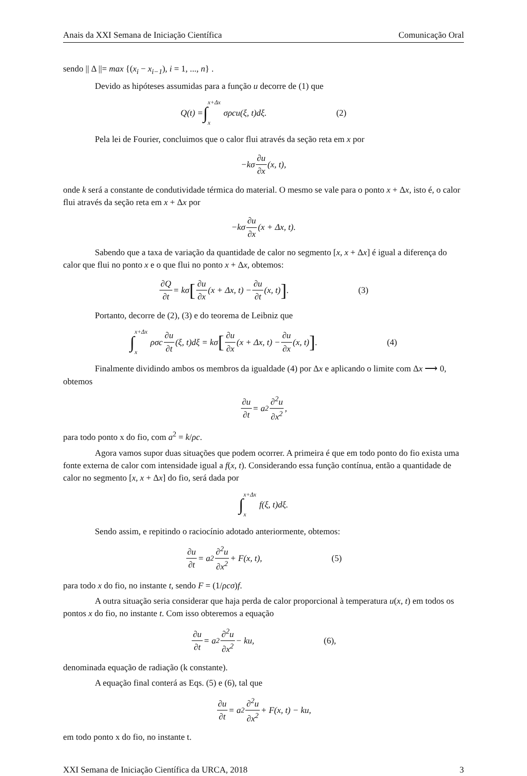Anais da XXI Semana de Iniciação Científica Comunicação Oral
sendo || Δ ||= max {(x<sub>i</sub> − x<sub>i−1</sub>), i = 1, ..., n} .
Devido as hipóteses assumidas para a função u decorre de (1) que
Q(t) = ∫ x+Δx x σρcu(ξ, t)dξ. (2)
Pela lei de Fourier, concluimos que o calor flui através da seção reta em x por
−kσ ∂u ∂x (x, t),
onde k será a constante de condutividade térmica do material. O mesmo se vale para o ponto x + Δx, isto é, o calor flui através da seção reta em x + Δx por
−kσ ∂u ∂x (x + Δx, t).
Sabendo que a taxa de variação da quantidade de calor no segmento [x, x + Δx] é igual a diferença do calor que flui no ponto x e o que flui no ponto x + Δx, obtemos:
∂Q ∂t = kσ [∂u ∂x (x + Δx, t) − ∂u ∂t (x, t)]. (3)
Portanto, decorre de (2), (3) e do teorema de Leibniz que
∫ x+Δx x ρσc ∂u ∂t (ξ, t)dξ = kσ [∂u ∂x (x + Δx, t) − ∂u ∂x (x, t)]. (4)
Finalmente dividindo ambos os membros da igualdade (4) por Δx e aplicando o limite com Δx ⟶ 0, obtemos
∂u ∂t = a<sup>2</sup> ∂<sup>2</sup>u ∂x<sup>2</sup>,
para todo ponto x do fio, com a<sup>2</sup> = k/ρc.
Agora vamos supor duas situações que podem ocorrer. A primeira é que em todo ponto do fio exista uma fonte externa de calor com intensidade igual a f(x, t). Considerando essa função contínua, então a quantidade de calor no segmento [x, x + Δx] do fio, será dada por
∫ x+Δx x f(ξ, t)dξ.
Sendo assim, e repitindo o raciocínio adotado anteriormente, obtemos:
∂u ∂t = a<sup>2</sup> ∂<sup>2</sup>u ∂x<sup>2</sup> + F(x, t), (5)
para todo x do fio, no instante t, sendo F = (1/ρcσ)f.
A outra situação seria considerar que haja perda de calor proporcional à temperatura u(x, t) em todos os pontos x do fio, no instante t. Com isso obteremos a equação
∂u ∂t = a<sup>2</sup> ∂<sup>2</sup>u ∂x<sup>2</sup> − ku, (6),
denominada equação de radiação (k constante).
A equação final conterá as Eqs. (5) e (6), tal que
∂u ∂t = a<sup>2</sup> ∂<sup>2</sup>u ∂x<sup>2</sup> + F(x, t) − ku,
em todo ponto x do fio, no instante t.
XXI Semana de Iniciação Científica da URCA, 2018 3